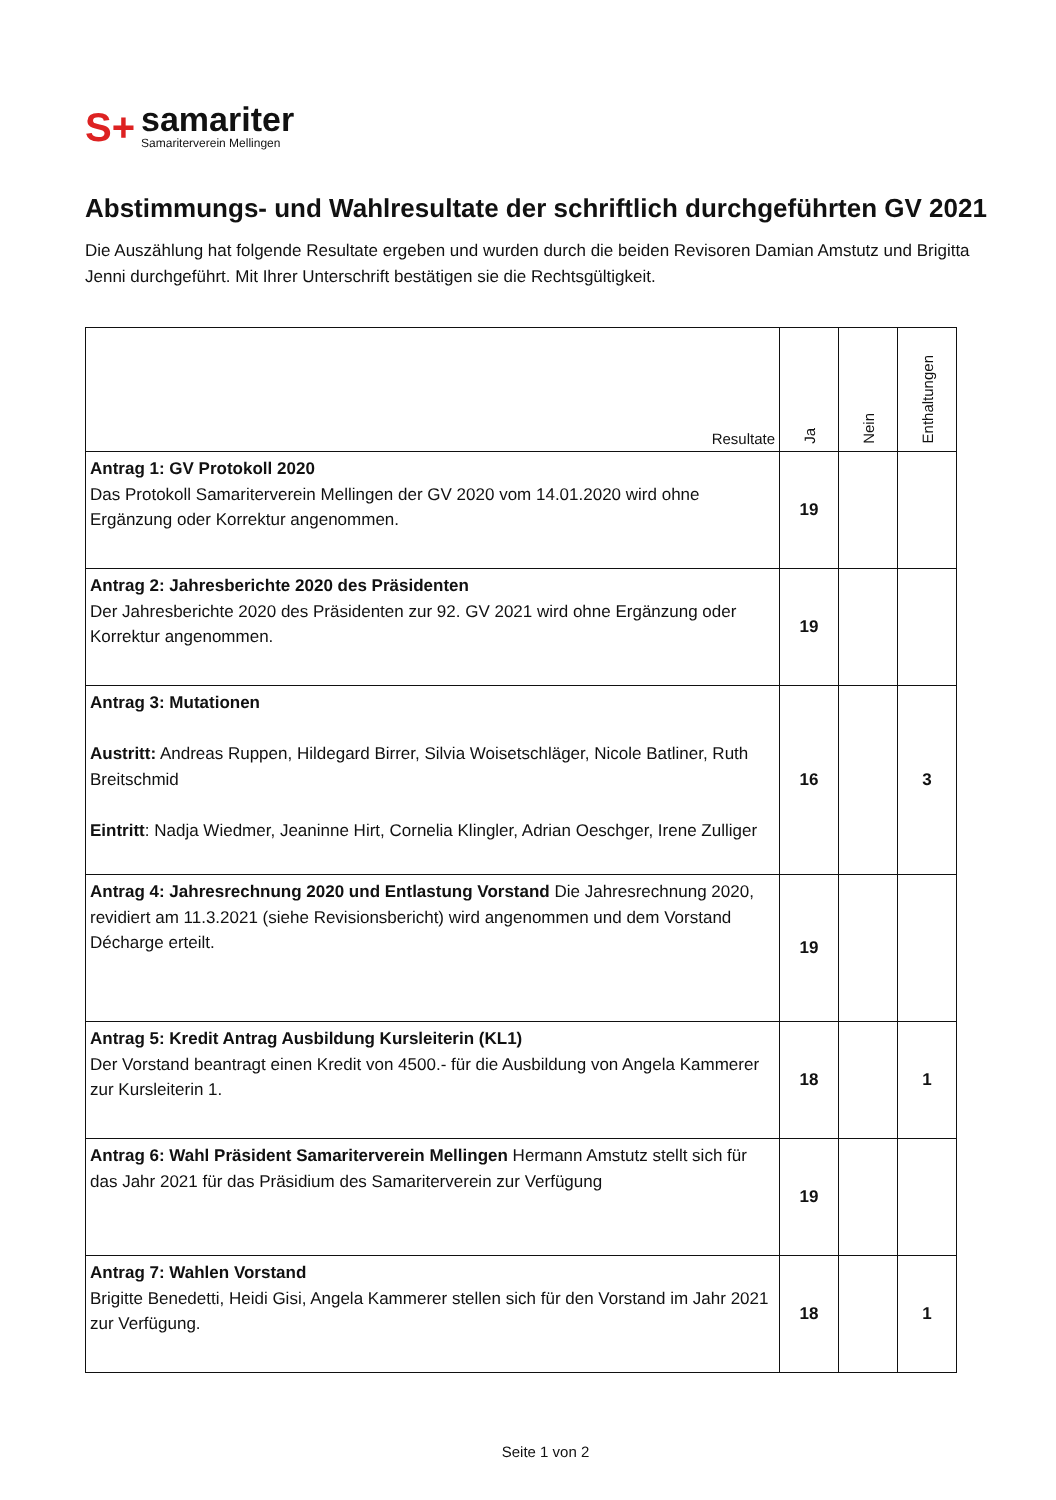S+
samariter
Samariterverein Mellingen
Abstimmungs- und Wahlresultate der schriftlich durchgeführten GV 2021
Die Auszählung hat folgende Resultate ergeben und wurden durch die beiden Revisoren Damian Amstutz und Brigitta Jenni durchgeführt. Mit Ihrer Unterschrift bestätigen sie die Rechtsgültigkeit.
| Resultate | Ja | Nein | Enthaltungen |
| --- | --- | --- | --- |
| Antrag 1: GV Protokoll 2020 Das Protokoll Samariterverein Mellingen der GV 2020 vom 14.01.2020 wird ohne Ergänzung oder Korrektur angenommen. | 19 | | |
| Antrag 2: Jahresberichte 2020 des Präsidenten Der Jahresberichte 2020 des Präsidenten zur 92. GV 2021 wird ohne Ergänzung oder Korrektur angenommen. | 19 | | |
| Antrag 3: Mutationen Austritt: Andreas Ruppen, Hildegard Birrer, Silvia Woisetschläger, Nicole Batliner, Ruth Breitschmid Eintritt : Nadja Wiedmer, Jeaninne Hirt, Cornelia Klingler, Adrian Oeschger, Irene Zulliger | 16 | | 3 |
| Antrag 4: Jahresrechnung 2020 und Entlastung Vorstand Die Jahresrechnung 2020, revidiert am 11.3.2021 (siehe Revisionsbericht) wird angenommen und dem Vorstand Décharge erteilt. | 19 | | |
| Antrag 5: Kredit Antrag Ausbildung Kursleiterin (KL1) Der Vorstand beantragt einen Kredit von 4500.- für die Ausbildung von Angela Kammerer zur Kursleiterin 1. | 18 | | 1 |
| Antrag 6: Wahl Präsident Samariterverein Mellingen Hermann Amstutz stellt sich für das Jahr 2021 für das Präsidium des Samariterverein zur Verfügung | 19 | | |
| Antrag 7: Wahlen Vorstand Brigitte Benedetti, Heidi Gisi, Angela Kammerer stellen sich für den Vorstand im Jahr 2021 zur Verfügung. | 18 | | 1 |
Seite 1 von 2